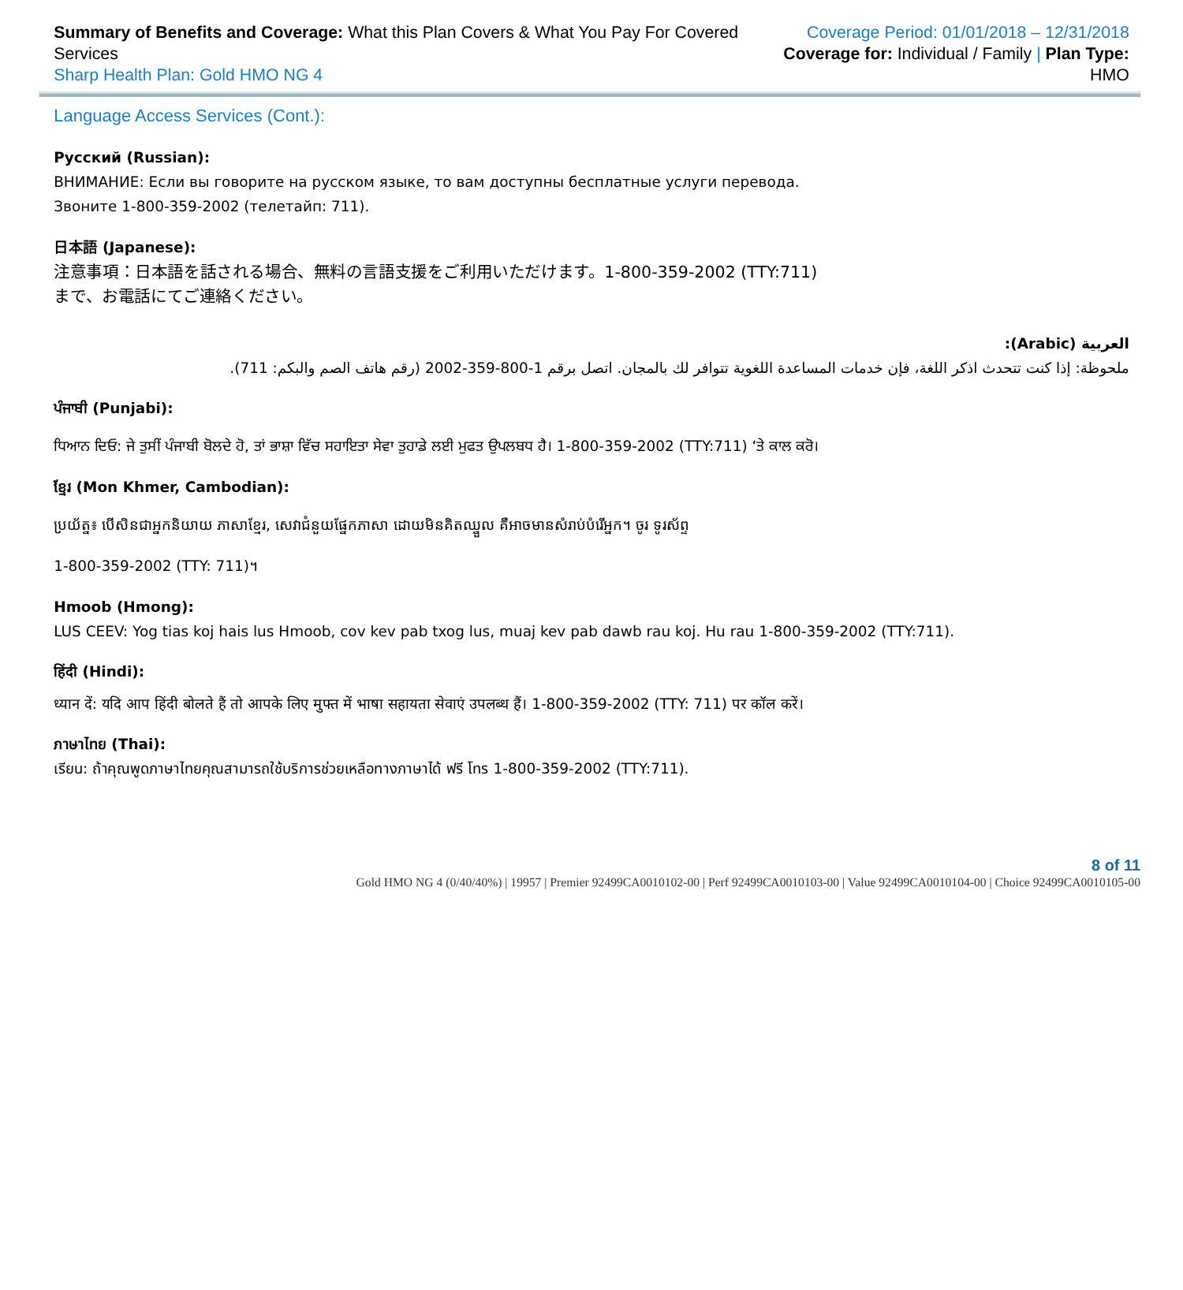Summary of Benefits and Coverage: What this Plan Covers & What You Pay For Covered Services
Sharp Health Plan: Gold HMO NG 4
Coverage Period: 01/01/2018 – 12/31/2018
Coverage for: Individual / Family | Plan Type: HMO
Language Access Services (Cont.):
Русский (Russian):
ВНИМАНИЕ: Если вы говорите на русском языке, то вам доступны бесплатные услуги перевода.
Звоните 1-800-359-2002 (телетайп: 711).
日本語 (Japanese):
注意事項：日本語を話される場合、無料の言語支援をご利用いただけます。1-800-359-2002 (TTY:711)
まで、お電話にてご連絡ください。
العربية (Arabic):
ملحوظة: إذا كنت تتحدث اذكر اللغة، فإن خدمات المساعدة اللغوية تتوافر لك بالمجان. اتصل برقم 1-800-359-2002 (رقم هاتف الصم والبكم: 711).
ਪੰਜਾਬੀ (Punjabi):
ਧਿਆਨ ਦਿਓ: ਜੇ ਤੁਸੀਂ ਪੰਜਾਬੀ ਬੋਲਦੇ ਹੋ, ਤਾਂ ਭਾਸ਼ਾ ਵਿੱਚ ਸਹਾਇਤਾ ਸੇਵਾ ਤੁਹਾਡੇ ਲਈ ਮੁਫਤ ਉਪਲਬਧ ਹੈ। 1-800-359-2002 (TTY:711) ‘ਤੇ ਕਾਲ ਕਰੋ।
ខ្មែរ (Mon Khmer, Cambodian):
ប្រយ័ត្ន៖ បើសិនជាអ្នកនិយាយ ភាសាខ្មែរ, សេវាជំនួយផ្នែកភាសា ដោយមិនគិតឈ្នួល គឺអាចមានសំរាប់បំរើអ្នក។ ចូរ ទូរស័ព្ទ
1-800-359-2002 (TTY: 711)។
Hmoob (Hmong):
LUS CEEV: Yog tias koj hais lus Hmoob, cov kev pab txog lus, muaj kev pab dawb rau koj. Hu rau 1-800-359-2002 (TTY:711).
हिंदी (Hindi):
ध्यान दें: यदि आप हिंदी बोलते हैं तो आपके लिए मुफ्त में भाषा सहायता सेवाएं उपलब्ध हैं। 1-800-359-2002 (TTY: 711) पर कॉल करें।
ภาษาไทย (Thai):
เรียน: ถ้าคุณพูดภาษาไทยคุณสามารถใช้บริการช่วยเหลือทางภาษาได้ ฟรี โทร 1-800-359-2002 (TTY:711).
8 of 11
Gold HMO NG 4 (0/40/40%) | 19957 | Premier 92499CA0010102-00 | Perf 92499CA0010103-00 | Value 92499CA0010104-00 | Choice 92499CA0010105-00